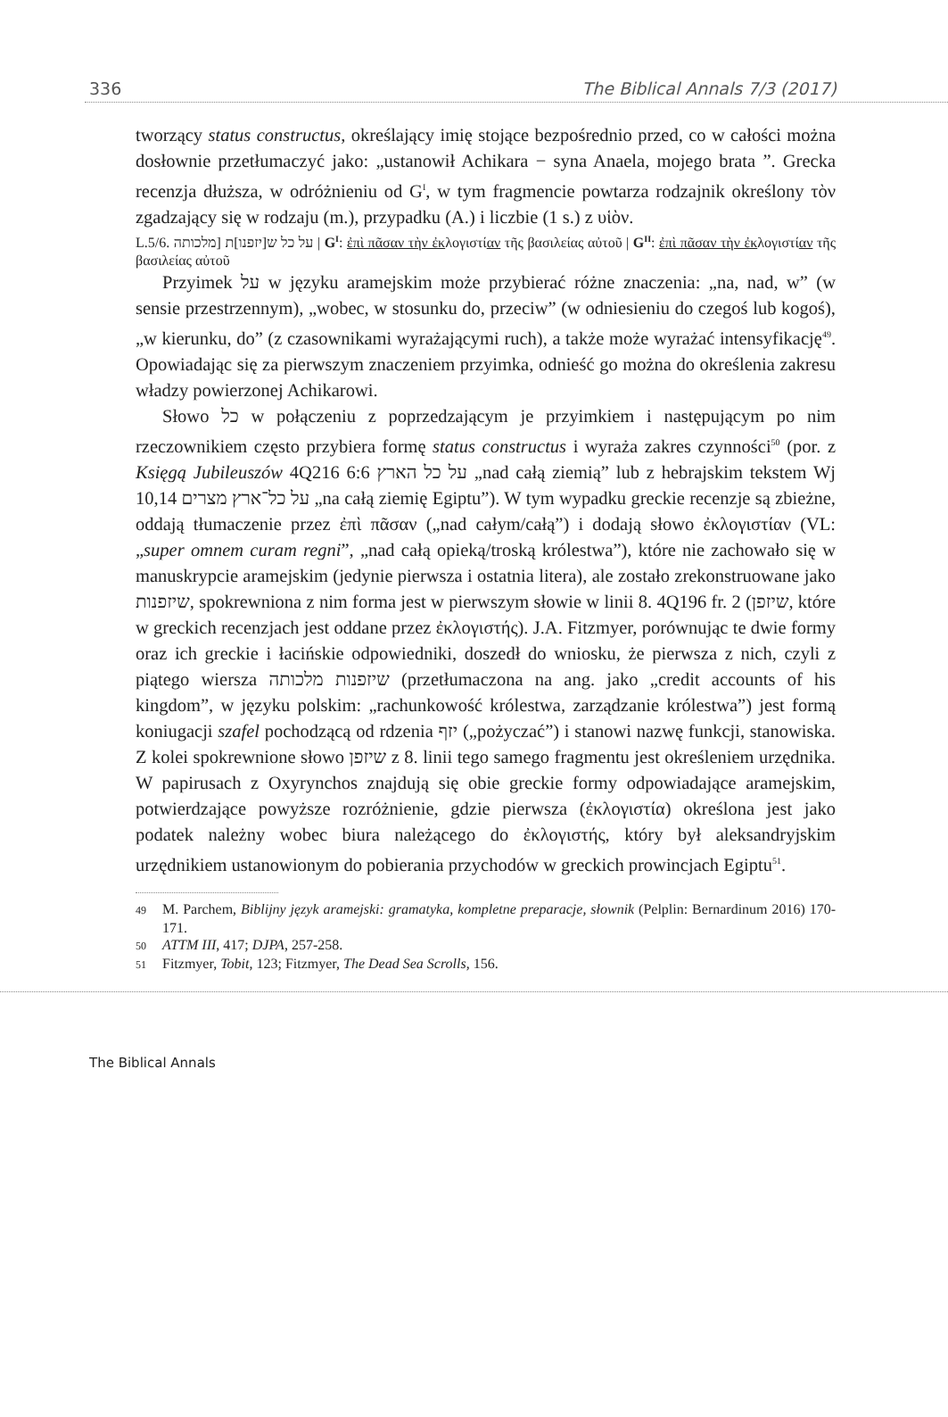336 The Biblical Annals 7/3 (2017)
tworzący status constructus, określający imię stojące bezpośrednio przed, co w całości można dosłownie przetłumaczyć jako: „ustanowił Achikara − syna Anaela, mojego brata ”. Grecka recenzja dłuższa, w odróżnieniu od G<sup>I</sup>, w tym fragmencie powtarza rodzajnik określony τὸν zgadzający się w rodzaju (m.), przypadku (A.) i liczbie (1 s.) z υἱὸν.
L.5/6. על כל ש[יזפנו]ת [מלכותה | G<sup>I</sup>: ἐπὶ πᾶσαν τὴν ἐκλογιστίαν τῆς βασιλείας αὐτοῦ | G<sup>II</sup>: ἐπὶ πᾶσαν τὴν ἐκλογιστίαν τῆς βασιλείας αὐτοῦ
Przyimek על w języku aramejskim może przybierać różne znaczenia: „na, nad, w” (w sensie przestrzennym), „wobec, w stosunku do, przeciw” (w odniesieniu do czegoś lub kogoś), „w kierunku, do” (z czasownikami wyrażającymi ruch), a także może wyrażać intensyfikację<sup>49</sup>. Opowiadając się za pierwszym znaczeniem przyimka, odnieść go można do określenia zakresu władzy powierzonej Achikarowi.
Słowo כל w połączeniu z poprzedzającym je przyimkiem i następującym po nim rzeczownikiem często przybiera formę status constructus i wyraża zakres czynności<sup>50</sup> (por. z Księgą Jubileuszów 4Q216 6:6 על כל הארץ „nad całą ziemią” lub z hebrajskim tekstem Wj 10,14 על כל־ארץ מצרים „na całą ziemię Egiptu”). W tym wypadku greckie recenzje są zbieżne, oddają tłumaczenie przez ἐπὶ πᾶσαν („nad całym/całą”) i dodają słowo ἐκλογιστίαν (VL: „super omnem curam regni”, „nad całą opieką/troską królestwa”), które nie zachowało się w manuskrypcie aramejskim (jedynie pierwsza i ostatnia litera), ale zostało zrekonstruowane jako שיזפנות, spokrewniona z nim forma jest w pierwszym słowie w linii 8. 4Q196 fr. 2 (שיזפן, które w greckich recenzjach jest oddane przez ἐκλογιστής). J.A. Fitzmyer, porównując te dwie formy oraz ich greckie i łacińskie odpowiedniki, doszedł do wniosku, że pierwsza z nich, czyli z piątego wiersza שיזפנות מלכותה (przetłumaczona na ang. jako „credit accounts of his kingdom”, w języku polskim: „rachunkowość królestwa, zarządzanie królestwa”) jest formą koniugacji szafel pochodzącą od rdzenia יזף („pożyczać”) i stanowi nazwę funkcji, stanowiska. Z kolei spokrewnione słowo שיזפן z 8. linii tego samego fragmentu jest określeniem urzędnika. W papirusach z Oxyrynchos znajdują się obie greckie formy odpowiadające aramejskim, potwierdzające powyższe rozróżnienie, gdzie pierwsza (ἐκλογιστία) określona jest jako podatek należny wobec biura należącego do ἐκλογιστής, który był aleksandryjskim urzędnikiem ustanowionym do pobierania przychodów w greckich prowincjach Egiptu<sup>51</sup>.
49 M. Parchem, Biblijny język aramejski: gramatyka, kompletne preparacje, słownik (Pelplin: Bernardinum 2016) 170-171.
50 ATTM III, 417; DJPA, 257-258.
51 Fitzmyer, Tobit, 123; Fitzmyer, The Dead Sea Scrolls, 156.
The Biblical Annals